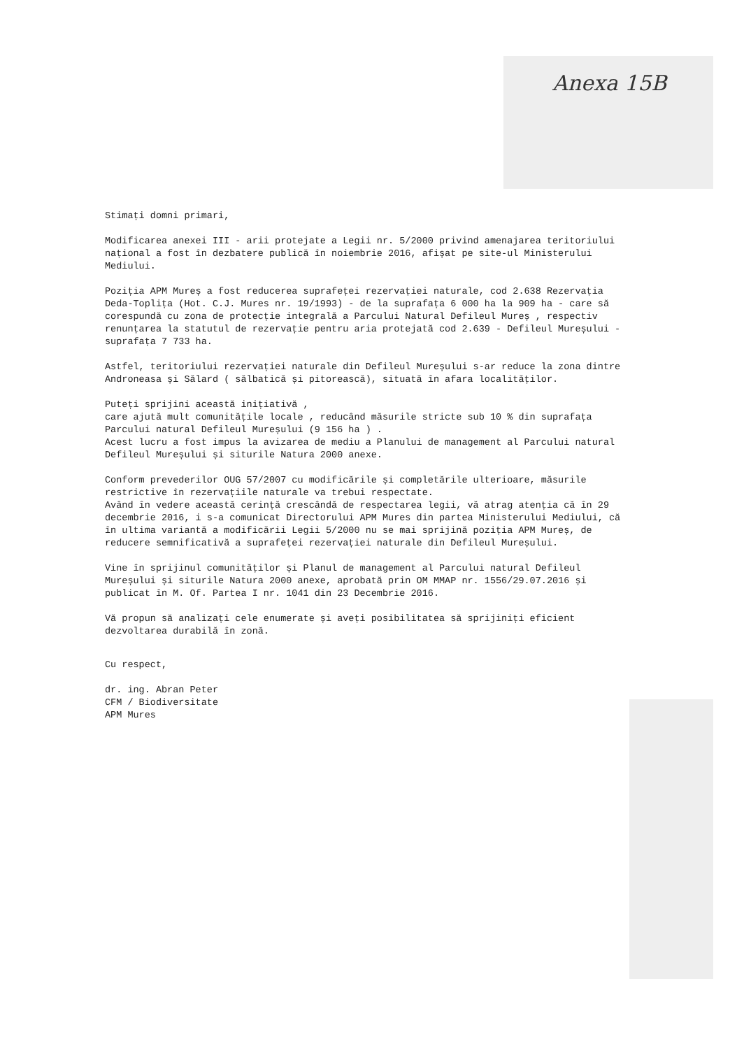Anexa 15B
Stimați domni primari,
Modificarea anexei III - arii protejate a Legii nr. 5/2000 privind amenajarea teritoriului național a fost în dezbatere publică în noiembrie 2016, afișat pe site-ul Ministerului Mediului.
Poziția APM Mureș a fost reducerea suprafeței rezervației naturale, cod 2.638 Rezervația Deda-Toplița (Hot. C.J. Mures nr. 19/1993) - de la suprafața 6 000 ha la 909 ha - care să corespundă cu zona de protecție integrală a Parcului Natural Defileul Mureș , respectiv
renunțarea la statutul de rezervație pentru aria protejată cod 2.639 - Defileul Mureșului - suprafața 7 733 ha.
Astfel, teritoriului rezervației naturale din Defileul Mureșului s-ar reduce la zona dintre Androneasa și Sălard ( sălbatică și pitorească), situată în afara localităților.
Puteți sprijini această inițiativă ,
care ajută mult comunitățile locale , reducând măsurile stricte sub 10 % din suprafața Parcului natural Defileul Mureșului (9 156 ha ) .
Acest lucru a fost impus la avizarea de mediu a Planului de management al Parcului natural Defileul Mureșului și siturile Natura 2000 anexe.
Conform prevederilor OUG 57/2007 cu modificările și completările ulterioare, măsurile restrictive în rezervațiile naturale va trebui respectate.
Având în vedere această cerință crescândă de respectarea legii, vă atrag atenția că în 29 decembrie 2016, i s-a comunicat Directorului APM Mures din partea Ministerului Mediului, că în ultima variantă a modificării Legii 5/2000 nu se mai sprijină poziția APM Mureș, de reducere semnificativă a suprafeței rezervației naturale din Defileul Mureșului.
Vine în sprijinul comunităților și Planul de management al Parcului natural Defileul Mureșului și siturile Natura 2000 anexe, aprobată prin OM MMAP nr. 1556/29.07.2016 și publicat în M. Of. Partea I nr. 1041 din 23 Decembrie 2016.
Vă propun să analizați cele enumerate și aveți posibilitatea să sprijiniți eficient dezvoltarea durabilă în zonă.
Cu respect,
dr. ing. Abran Peter
CFM / Biodiversitate
APM Mures